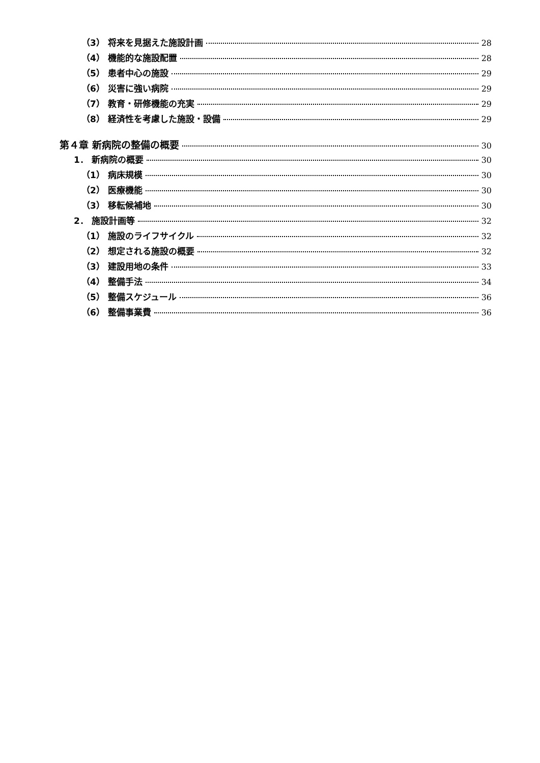（3） 将来を見据えた施設計画 28
（4） 機能的な施設配置 28
（5） 患者中心の施設 29
（6） 災害に強い病院 29
（7） 教育・研修機能の充実 29
（8） 経済性を考慮した施設・設備 29
第４章 新病院の整備の概要 30
1． 新病院の概要 30
（1） 病床規模 30
（2） 医療機能 30
（3） 移転候補地 30
2． 施設計画等 32
（1） 施設のライフサイクル 32
（2） 想定される施設の概要 32
（3） 建設用地の条件 33
（4） 整備手法 34
（5） 整備スケジュール 36
（6） 整備事業費 36